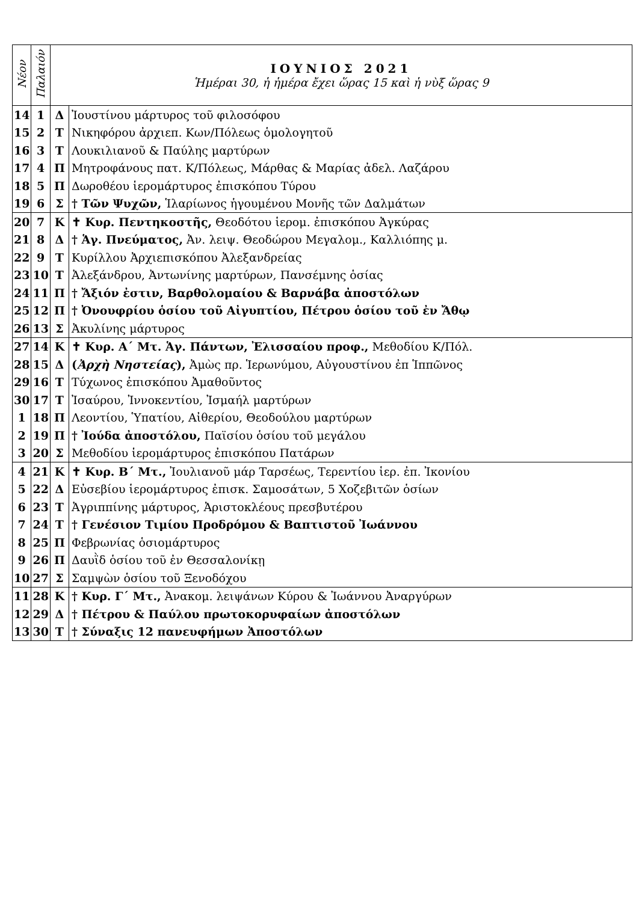| Νέον | Παλαιόν | ΙΟΥΝΙΟΣ 2021 Ἡμέραι 30, ἡ ἡμέρα ἔχει ὥρας 15 καὶ ἡ νὺξ ὥρας 9 | |
| --- | --- | --- | --- |
| 14 | 1 | Δ | Ἰουστίνου μάρτυρος τοῦ φιλοσόφου |
| 15 | 2 | Τ | Νικηφόρου ἀρχιεπ. Κων/Πόλεως ὁμολογητοῦ |
| 16 | 3 | Τ | Λουκιλιανοῦ & Παύλης μαρτύρων |
| 17 | 4 | Π | Μητροφάνους πατ. Κ/Πόλεως, Μάρθας & Μαρίας ἀδελ. Λαζάρου |
| 18 | 5 | Π | Δωροθέου ἱερομάρτυρος ἐπισκόπου Τύρου |
| 19 | 6 | Σ | † Τῶν Ψυχῶν, Ἱλαρίωνος ἡγουμένου Μονῆς τῶν Δαλμάτων |
| 20 | 7 | Κ | ✝ Κυρ. Πεντηκοστῆς, Θεοδότου ἱερομ. ἐπισκόπου Ἀγκύρας |
| 21 | 8 | Δ | † Ἁγ. Πνεύματος, Ἀν. λειψ. Θεοδώρου Μεγαλομ., Καλλιόπης μ. |
| 22 | 9 | Τ | Κυρίλλου Ἀρχιεπισκόπου Ἀλεξανδρείας |
| 23 | 10 | Τ | Ἀλεξάνδρου, Ἀντωνίνης μαρτύρων, Πανσέμνης ὁσίας |
| 24 | 11 | Π | † Ἄξιόν ἐστιν, Βαρθολομαίου & Βαρνάβα ἀποστόλων |
| 25 | 12 | Π | † Ὀνουφρίου ὁσίου τοῦ Αἰγυπτίου, Πέτρου ὁσίου τοῦ ἐν Ἄθῳ |
| 26 | 13 | Σ | Ἀκυλίνης μάρτυρος |
| 27 | 14 | Κ | ✝ Κυρ. Α΄ Μτ. Ἁγ. Πάντων, Ἐλισσαίου προφ., Μεθοδίου Κ/Πόλ. |
| 28 | 15 | Δ | ( Ἀρχὴ Νηστείας ), Ἀμὼς πρ. Ἱερωνύμου, Αὐγουστίνου ἐπ Ἱππῶνος |
| 29 | 16 | Τ | Τύχωνος ἐπισκόπου Ἀμαθοῦντος |
| 30 | 17 | Τ | Ἰσαύρου, Ἰννοκεντίου, Ἰσμαήλ μαρτύρων |
| 1 | 18 | Π | Λεοντίου, Ὑπατίου, Αἰθερίου, Θεοδούλου μαρτύρων |
| 2 | 19 | Π | † Ἰούδα ἀποστόλου, Παϊσίου ὁσίου τοῦ μεγάλου |
| 3 | 20 | Σ | Μεθοδίου ἱερομάρτυρος ἐπισκόπου Πατάρων |
| 4 | 21 | Κ | ✝ Κυρ. Β΄ Μτ., Ἰουλιανοῦ μάρ Ταρσέως, Τερεντίου ἱερ. ἐπ. Ἰκονίου |
| 5 | 22 | Δ | Εὐσεβίου ἱερομάρτυρος ἐπισκ. Σαμοσάτων, 5 Χοζεβιτῶν ὁσίων |
| 6 | 23 | Τ | Ἀγριππίνης μάρτυρος, Ἀριστοκλέους πρεσβυτέρου |
| 7 | 24 | Τ | † Γενέσιον Τιμίου Προδρόμου & Βαπτιστοῦ Ἰωάννου |
| 8 | 25 | Π | Φεβρωνίας ὁσιομάρτυρος |
| 9 | 26 | Π | Δαυῒδ ὁσίου τοῦ ἐν Θεσσαλονίκῃ |
| 10 | 27 | Σ | Σαμψὼν ὁσίου τοῦ Ξενοδόχου |
| 11 | 28 | Κ | † Κυρ. Γ΄ Μτ., Ἀνακομ. λειψάνων Κύρου & Ἰωάννου Ἀναργύρων |
| 12 | 29 | Δ | † Πέτρου & Παύλου πρωτοκορυφαίων ἀποστόλων |
| 13 | 30 | Τ | † Σύναξις 12 πανευφήμων Ἀποστόλων |